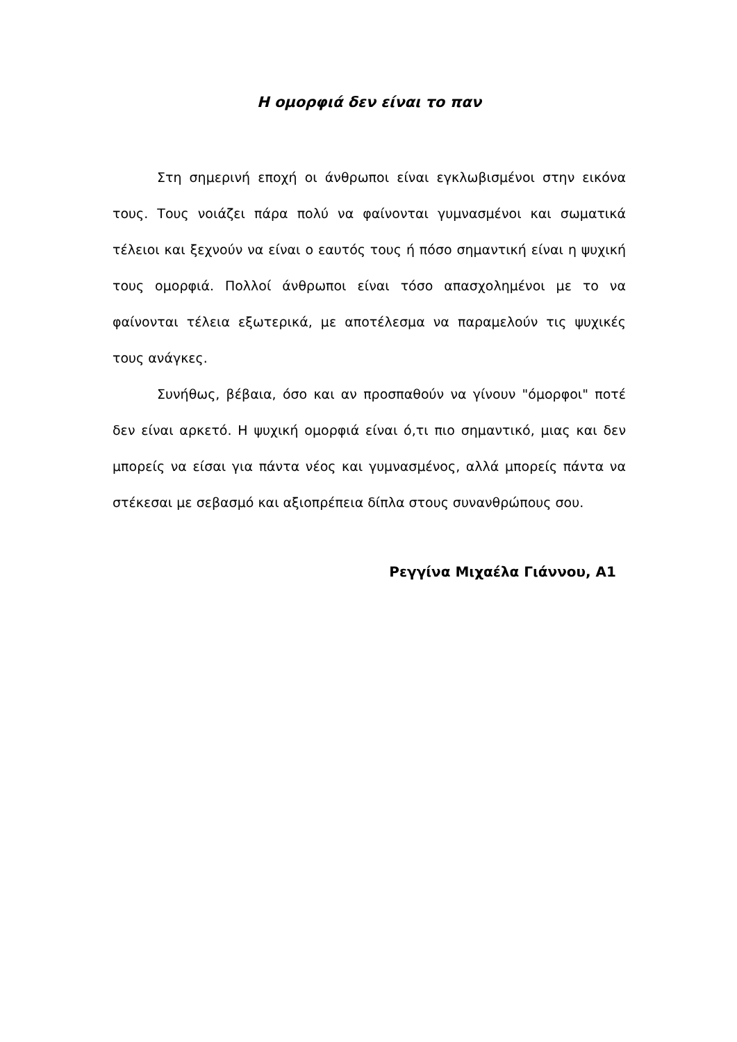Η ομορφιά δεν είναι το παν
Στη σημερινή εποχή οι άνθρωποι είναι εγκλωβισμένοι στην εικόνα τους. Τους νοιάζει πάρα πολύ να φαίνονται γυμνασμένοι και σωματικά τέλειοι και ξεχνούν να είναι ο εαυτός τους ή πόσο σημαντική είναι η ψυχική τους ομορφιά. Πολλοί άνθρωποι είναι τόσο απασχολημένοι με το να φαίνονται τέλεια εξωτερικά, με αποτέλεσμα να παραμελούν τις ψυχικές τους ανάγκες.
Συνήθως, βέβαια, όσο και αν προσπαθούν να γίνουν "όμορφοι" ποτέ δεν είναι αρκετό. Η ψυχική ομορφιά είναι ό,τι πιο σημαντικό, μιας και δεν μπορείς να είσαι για πάντα νέος και γυμνασμένος, αλλά μπορείς πάντα να στέκεσαι με σεβασμό και αξιοπρέπεια δίπλα στους συνανθρώπους σου.
Ρεγγίνα Μιχαέλα Γιάννου, Α1